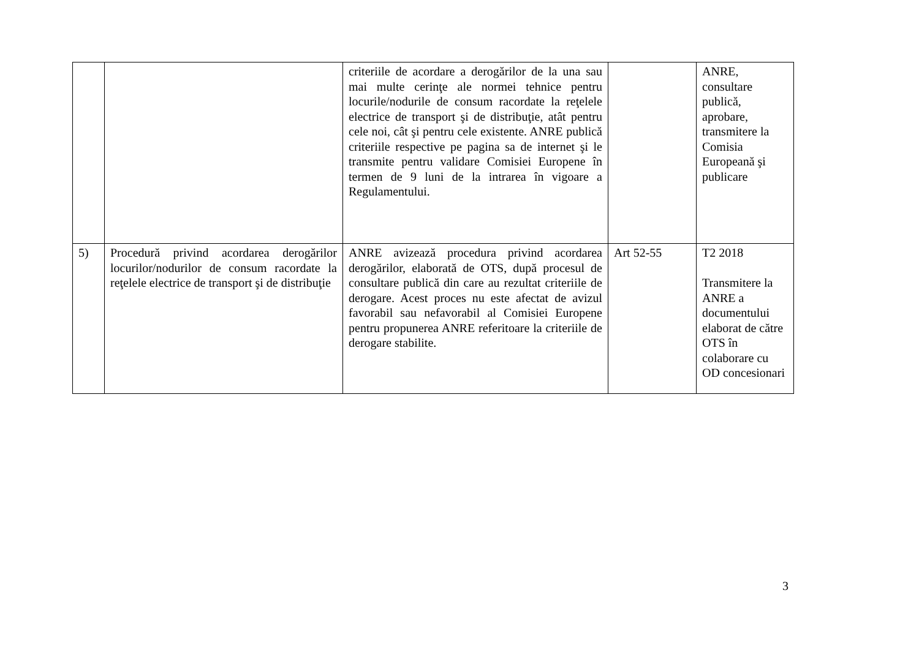| | | criteriile de acordare a derogărilor de la una sau mai multe cerinţe ale normei tehnice pentru locurile/nodurile de consum racordate la reţelele electrice de transport şi de distribuţie, atât pentru cele noi, cât şi pentru cele existente. ANRE publică criteriile respective pe pagina sa de internet şi le transmite pentru validare Comisiei Europene în termen de 9 luni de la intrarea în vigoare a Regulamentului. | | ANRE, consultare publică, aprobare, transmitere la Comisia Europeană şi publicare |
| 5) | Procedură privind acordarea derogărilor locurilor/nodurilor de consum racordate la reţelele electrice de transport şi de distribuţie | ANRE avizează procedura privind acordarea derogărilor, elaborată de OTS, după procesul de consultare publică din care au rezultat criteriile de derogare. Acest proces nu este afectat de avizul favorabil sau nefavorabil al Comisiei Europene pentru propunerea ANRE referitoare la criteriile de derogare stabilite. | Art 52-55 | T2 2018 Transmitere la ANRE a documentului elaborat de către OTS în colaborare cu OD concesionari |
3